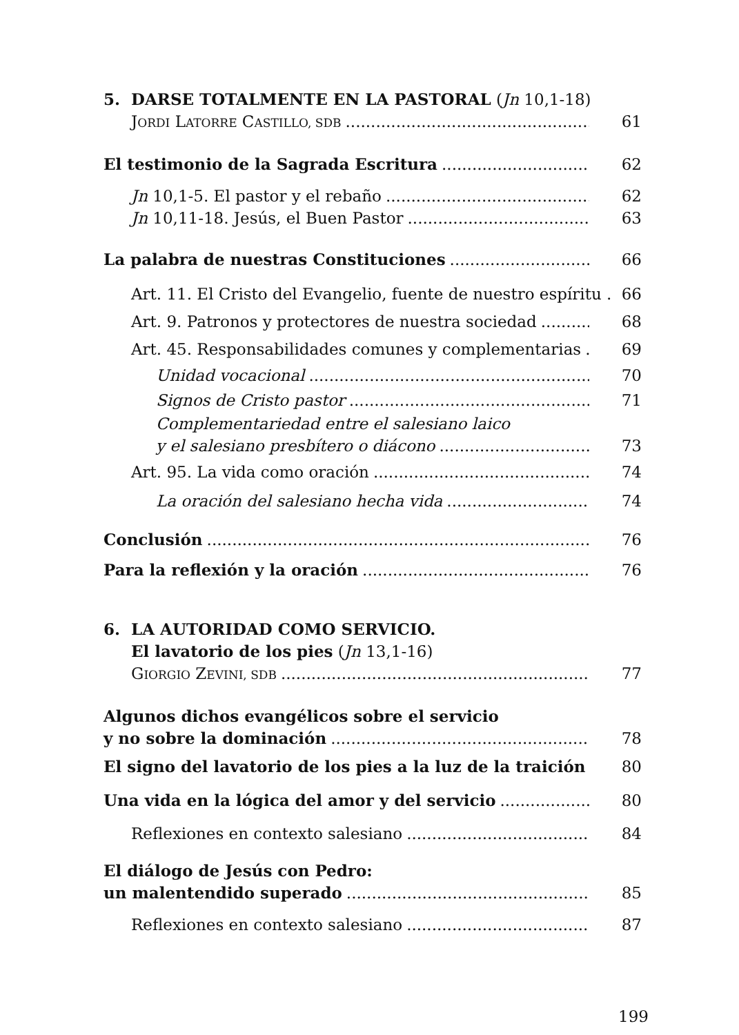5. DARSE TOTALMENTE EN LA PASTORAL (Jn 10,1-18)
JORDI LATORRE CASTILLO, SDB 61
El testimonio de la Sagrada Escritura 62
Jn 10,1-5. El pastor y el rebaño 62
Jn 10,11-18. Jesús, el Buen Pastor 63
La palabra de nuestras Constituciones 66
Art. 11. El Cristo del Evangelio, fuente de nuestro espíritu . 66
Art. 9. Patronos y protectores de nuestra sociedad 68
Art. 45. Responsabilidades comunes y complementarias 69
Unidad vocacional 70
Signos de Cristo pastor 71
Complementariedad entre el salesiano laico
y el salesiano presbítero o diácono 73
Art. 95. La vida como oración 74
La oración del salesiano hecha vida 74
Conclusión 76
Para la reflexión y la oración 76
6. LA AUTORIDAD COMO SERVICIO.
El lavatorio de los pies (Jn 13,1-16)
GIORGIO ZEVINI, SDB 77
Algunos dichos evangélicos sobre el servicio
y no sobre la dominación 78
El signo del lavatorio de los pies a la luz de la traición 80
Una vida en la lógica del amor y del servicio 80
Reflexiones en contexto salesiano 84
El diálogo de Jesús con Pedro:
un malentendido superado 85
Reflexiones en contexto salesiano 87
199